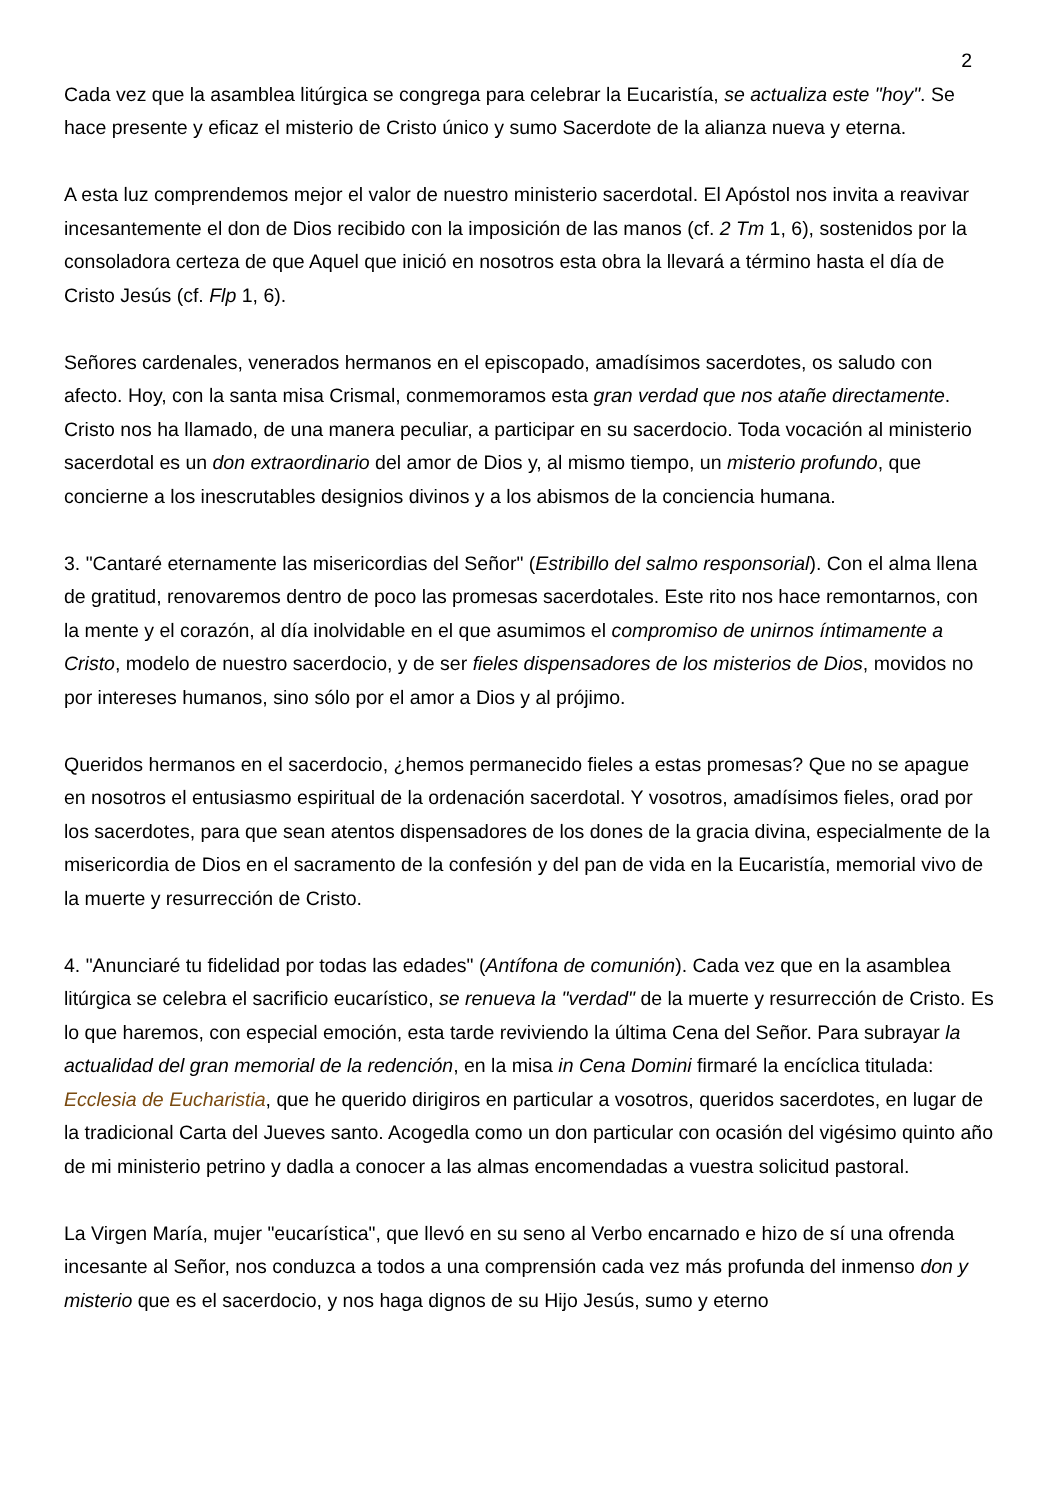2
Cada vez que la asamblea litúrgica se congrega para celebrar la Eucaristía, se actualiza este "hoy". Se hace presente y eficaz el misterio de Cristo único y sumo Sacerdote de la alianza nueva y eterna.
A esta luz comprendemos mejor el valor de nuestro ministerio sacerdotal. El Apóstol nos invita a reavivar incesantemente el don de Dios recibido con la imposición de las manos (cf. 2 Tm 1, 6), sostenidos por la consoladora certeza de que Aquel que inició en nosotros esta obra la llevará a término hasta el día de Cristo Jesús (cf. Flp 1, 6).
Señores cardenales, venerados hermanos en el episcopado, amadísimos sacerdotes, os saludo con afecto. Hoy, con la santa misa Crismal, conmemoramos esta gran verdad que nos atañe directamente. Cristo nos ha llamado, de una manera peculiar, a participar en su sacerdocio. Toda vocación al ministerio sacerdotal es un don extraordinario del amor de Dios y, al mismo tiempo, un misterio profundo, que concierne a los inescrutables designios divinos y a los abismos de la conciencia humana.
3. "Cantaré eternamente las misericordias del Señor" (Estribillo del salmo responsorial). Con el alma llena de gratitud, renovaremos dentro de poco las promesas sacerdotales. Este rito nos hace remontarnos, con la mente y el corazón, al día inolvidable en el que asumimos el compromiso de unirnos íntimamente a Cristo, modelo de nuestro sacerdocio, y de ser fieles dispensadores de los misterios de Dios, movidos no por intereses humanos, sino sólo por el amor a Dios y al prójimo.
Queridos hermanos en el sacerdocio, ¿hemos permanecido fieles a estas promesas? Que no se apague en nosotros el entusiasmo espiritual de la ordenación sacerdotal. Y vosotros, amadísimos fieles, orad por los sacerdotes, para que sean atentos dispensadores de los dones de la gracia divina, especialmente de la misericordia de Dios en el sacramento de la confesión y del pan de vida en la Eucaristía, memorial vivo de la muerte y resurrección de Cristo.
4. "Anunciaré tu fidelidad por todas las edades" (Antífona de comunión). Cada vez que en la asamblea litúrgica se celebra el sacrificio eucarístico, se renueva la "verdad" de la muerte y resurrección de Cristo. Es lo que haremos, con especial emoción, esta tarde reviviendo la última Cena del Señor. Para subrayar la actualidad del gran memorial de la redención, en la misa in Cena Domini firmaré la encíclica titulada: Ecclesia de Eucharistia, que he querido dirigiros en particular a vosotros, queridos sacerdotes, en lugar de la tradicional Carta del Jueves santo. Acogedla como un don particular con ocasión del vigésimo quinto año de mi ministerio petrino y dadla a conocer a las almas encomendadas a vuestra solicitud pastoral.
La Virgen María, mujer "eucarística", que llevó en su seno al Verbo encarnado e hizo de sí una ofrenda incesante al Señor, nos conduzca a todos a una comprensión cada vez más profunda del inmenso don y misterio que es el sacerdocio, y nos haga dignos de su Hijo Jesús, sumo y eterno